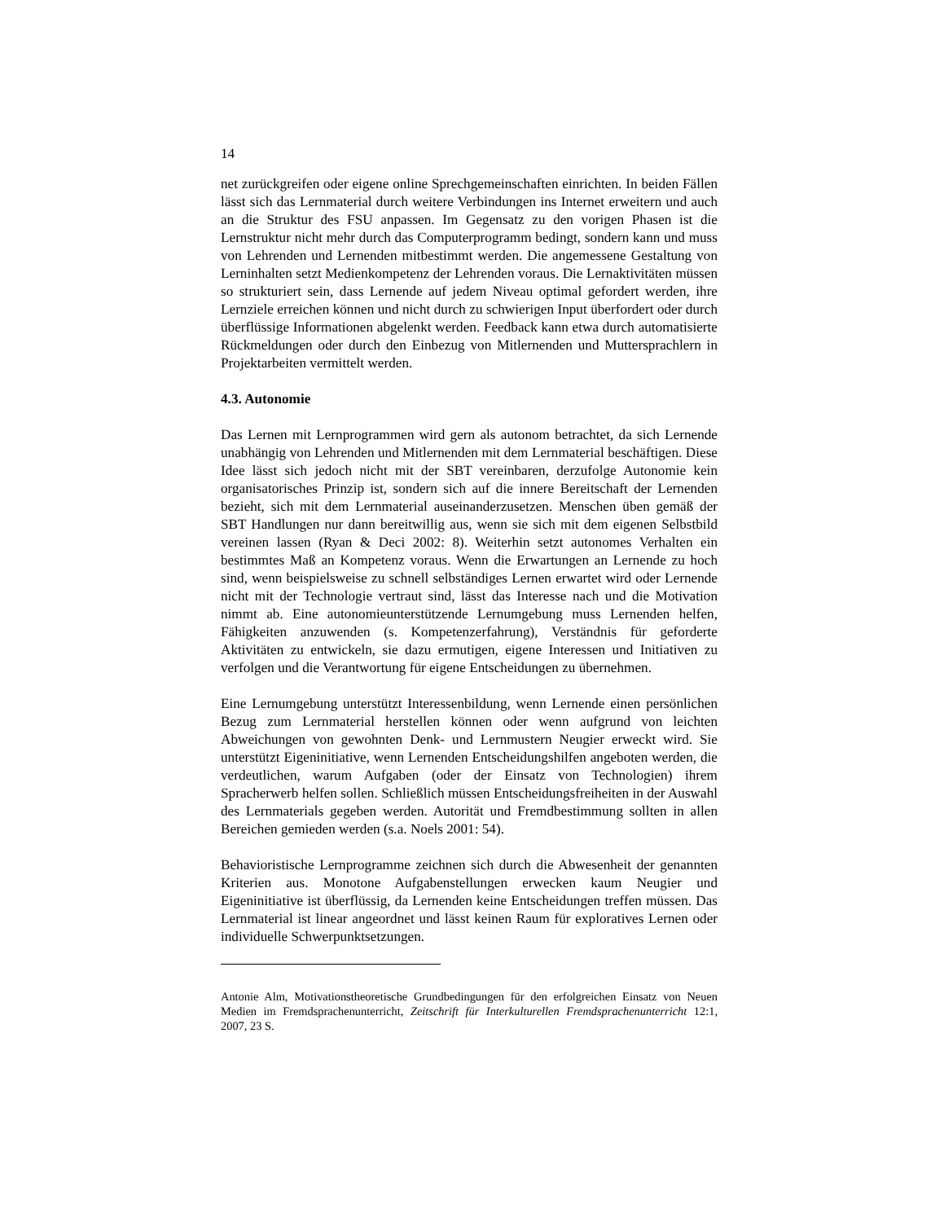14
net zurückgreifen oder eigene online Sprechgemeinschaften einrichten. In beiden Fällen lässt sich das Lernmaterial durch weitere Verbindungen ins Internet erweitern und auch an die Struktur des FSU anpassen. Im Gegensatz zu den vorigen Phasen ist die Lernstruktur nicht mehr durch das Computerprogramm bedingt, sondern kann und muss von Lehrenden und Lernenden mitbestimmt werden. Die angemessene Gestaltung von Lerninhalten setzt Medienkompetenz der Lehrenden voraus. Die Lernaktivitäten müssen so strukturiert sein, dass Lernende auf jedem Niveau optimal gefordert werden, ihre Lernziele erreichen können und nicht durch zu schwierigen Input überfordert oder durch überflüssige Informationen abgelenkt werden. Feedback kann etwa durch automatisierte Rückmeldungen oder durch den Einbezug von Mitlernenden und Muttersprachlern in Projektarbeiten vermittelt werden.
4.3. Autonomie
Das Lernen mit Lernprogrammen wird gern als autonom betrachtet, da sich Lernende unabhängig von Lehrenden und Mitlernenden mit dem Lernmaterial beschäftigen. Diese Idee lässt sich jedoch nicht mit der SBT vereinbaren, derzufolge Autonomie kein organisatorisches Prinzip ist, sondern sich auf die innere Bereitschaft der Lernenden bezieht, sich mit dem Lernmaterial auseinanderzusetzen. Menschen üben gemäß der SBT Handlungen nur dann bereitwillig aus, wenn sie sich mit dem eigenen Selbstbild vereinen lassen (Ryan & Deci 2002: 8). Weiterhin setzt autonomes Verhalten ein bestimmtes Maß an Kompetenz voraus. Wenn die Erwartungen an Lernende zu hoch sind, wenn beispielsweise zu schnell selbständiges Lernen erwartet wird oder Lernende nicht mit der Technologie vertraut sind, lässt das Interesse nach und die Motivation nimmt ab. Eine autonomieunterstützende Lernumgebung muss Lernenden helfen, Fähigkeiten anzuwenden (s. Kompetenzerfahrung), Verständnis für geforderte Aktivitäten zu entwickeln, sie dazu ermutigen, eigene Interessen und Initiativen zu verfolgen und die Verantwortung für eigene Entscheidungen zu übernehmen.
Eine Lernumgebung unterstützt Interessenbildung, wenn Lernende einen persönlichen Bezug zum Lernmaterial herstellen können oder wenn aufgrund von leichten Abweichungen von gewohnten Denk- und Lernmustern Neugier erweckt wird. Sie unterstützt Eigeninitiative, wenn Lernenden Entscheidungshilfen angeboten werden, die verdeutlichen, warum Aufgaben (oder der Einsatz von Technologien) ihrem Spracherwerb helfen sollen. Schließlich müssen Entscheidungsfreiheiten in der Auswahl des Lernmaterials gegeben werden. Autorität und Fremdbestimmung sollten in allen Bereichen gemieden werden (s.a. Noels 2001: 54).
Behavioristische Lernprogramme zeichnen sich durch die Abwesenheit der genannten Kriterien aus. Monotone Aufgabenstellungen erwecken kaum Neugier und Eigeninitiative ist überflüssig, da Lernenden keine Entscheidungen treffen müssen. Das Lernmaterial ist linear angeordnet und lässt keinen Raum für exploratives Lernen oder individuelle Schwerpunktsetzungen.
Antonie Alm, Motivationstheoretische Grundbedingungen für den erfolgreichen Einsatz von Neuen Medien im Fremdsprachenunterricht, Zeitschrift für Interkulturellen Fremdsprachenunterricht 12:1, 2007, 23 S.